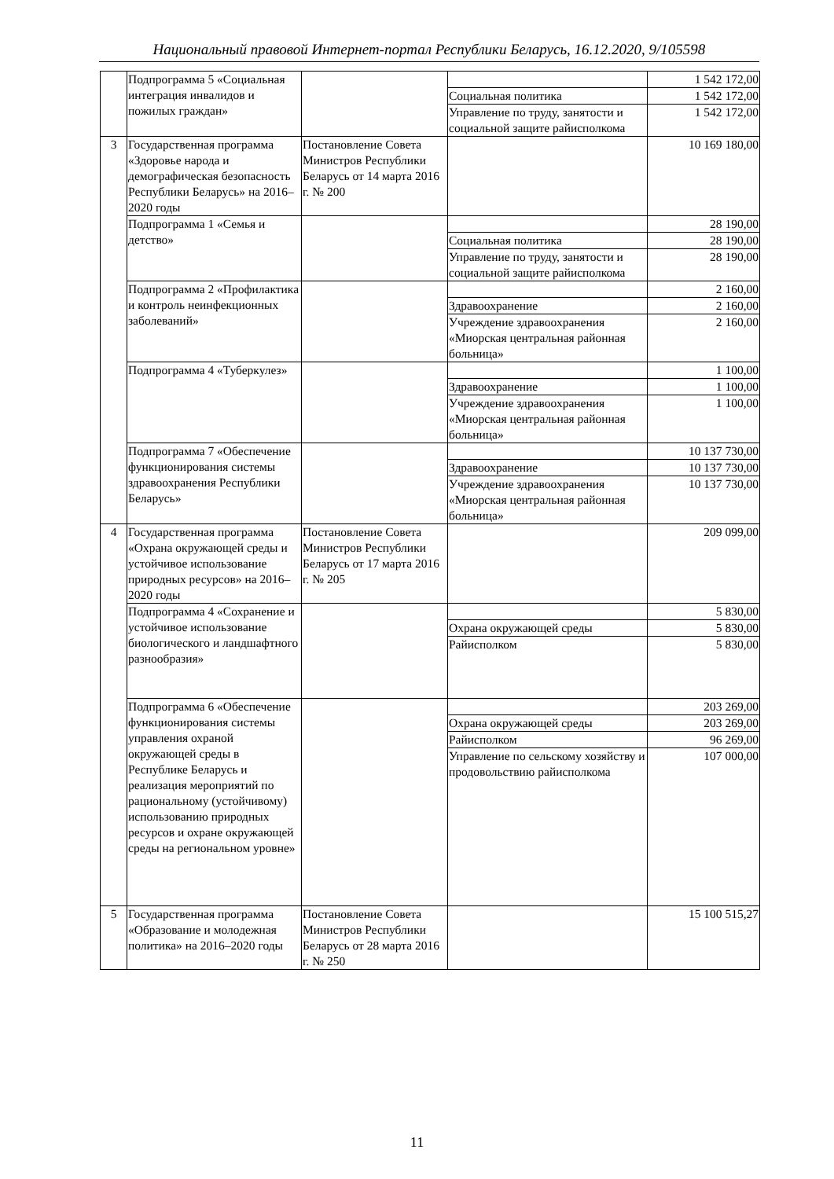Национальный правовой Интернет-портал Республики Беларусь, 16.12.2020, 9/105598
| | Подпрограмма 5 «Социальная интеграция инвалидов и пожилых граждан» | | | 1 542 172,00 |
| | | | Социальная политика | 1 542 172,00 |
| | | | Управление по труду, занятости и социальной защите райисполкома | 1 542 172,00 |
| 3 | Государственная программа «Здоровье народа и демографическая безопасность Республики Беларусь» на 2016–2020 годы | Постановление Совета Министров Республики Беларусь от 14 марта 2016 г. № 200 | | 10 169 180,00 |
| | Подпрограмма 1 «Семья и детство» | | | 28 190,00 |
| | | | Социальная политика | 28 190,00 |
| | | | Управление по труду, занятости и социальной защите райисполкома | 28 190,00 |
| | Подпрограмма 2 «Профилактика и контроль неинфекционных заболеваний» | | | 2 160,00 |
| | | | Здравоохранение | 2 160,00 |
| | | | Учреждение здравоохранения «Миорская центральная районная больница» | 2 160,00 |
| | Подпрограмма 4 «Туберкулез» | | | 1 100,00 |
| | | | Здравоохранение | 1 100,00 |
| | | | Учреждение здравоохранения «Миорская центральная районная больница» | 1 100,00 |
| | Подпрограмма 7 «Обеспечение функционирования системы здравоохранения Республики Беларусь» | | | 10 137 730,00 |
| | | | Здравоохранение | 10 137 730,00 |
| | | | Учреждение здравоохранения «Миорская центральная районная больница» | 10 137 730,00 |
| 4 | Государственная программа «Охрана окружающей среды и устойчивое использование природных ресурсов» на 2016–2020 годы | Постановление Совета Министров Республики Беларусь от 17 марта 2016 г. № 205 | | 209 099,00 |
| | Подпрограмма 4 «Сохранение и устойчивое использование биологического и ландшафтного разнообразия» | | | 5 830,00 |
| | | | Охрана окружающей среды | 5 830,00 |
| | | | Райисполком | 5 830,00 |
| | Подпрограмма 6 «Обеспечение функционирования системы управления охраной окружающей среды в Республике Беларусь и реализация мероприятий по рациональному (устойчивому) использованию природных ресурсов и охране окружающей среды на региональном уровне» | | | 203 269,00 |
| | | | Охрана окружающей среды | 203 269,00 |
| | | | Райисполком | 96 269,00 |
| | | | Управление по сельскому хозяйству и продовольствию райисполкома | 107 000,00 |
| 5 | Государственная программа «Образование и молодежная политика» на 2016–2020 годы | Постановление Совета Министров Республики Беларусь от 28 марта 2016 г. № 250 | | 15 100 515,27 |
11